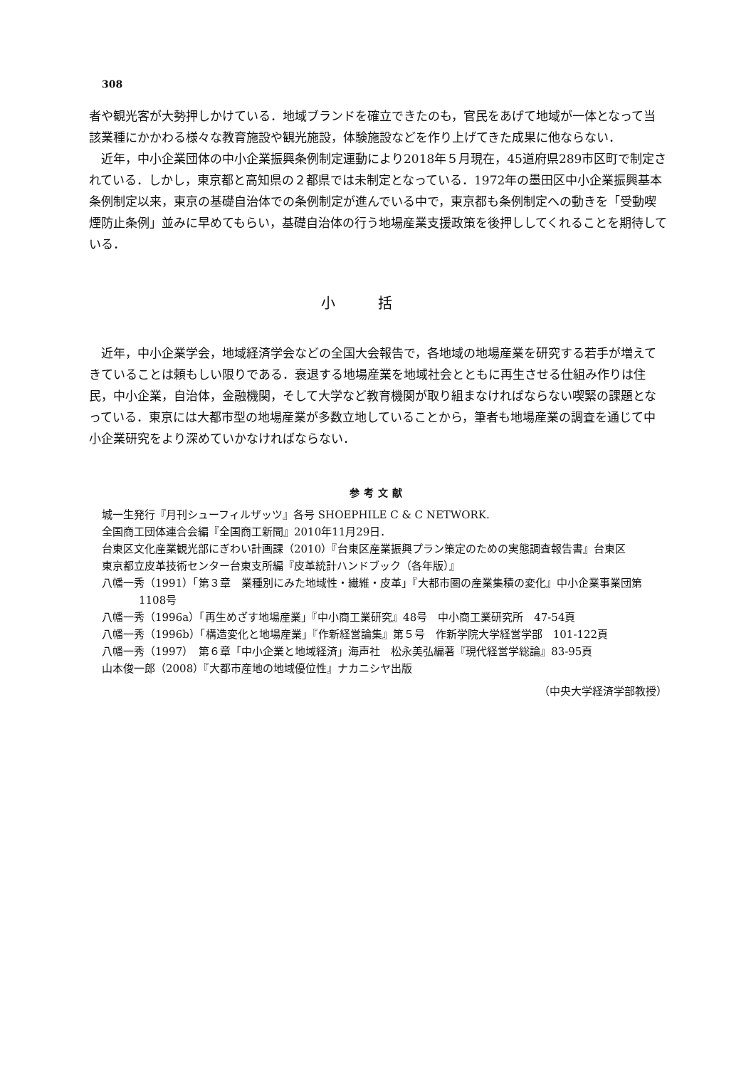308
者や観光客が大勢押しかけている．地域ブランドを確立できたのも，官民をあげて地域が一体となって当該業種にかかわる様々な教育施設や観光施設，体験施設などを作り上げてきた成果に他ならない．
近年，中小企業団体の中小企業振興条例制定運動により2018年５月現在，45道府県289市区町で制定されている．しかし，東京都と高知県の２都県では未制定となっている．1972年の墨田区中小企業振興基本条例制定以来，東京の基礎自治体での条例制定が進んでいる中で，東京都も条例制定への動きを「受動喫煙防止条例」並みに早めてもらい，基礎自治体の行う地場産業支援政策を後押ししてくれることを期待している．
小括
近年，中小企業学会，地域経済学会などの全国大会報告で，各地域の地場産業を研究する若手が増えてきていることは頼もしい限りである．衰退する地場産業を地域社会とともに再生させる仕組み作りは住民，中小企業，自治体，金融機関，そして大学など教育機関が取り組まなければならない喫緊の課題となっている．東京には大都市型の地場産業が多数立地していることから，筆者も地場産業の調査を通じて中小企業研究をより深めていかなければならない．
参考文献
城一生発行『月刊シューフィルザッツ』各号 SHOEPHILE C & C NETWORK.
全国商工団体連合会編『全国商工新聞』2010年11月29日．
台東区文化産業観光部にぎわい計画課（2010）『台東区産業振興プラン策定のための実態調査報告書』台東区
東京都立皮革技術センター台東支所編『皮革統計ハンドブック（各年版）』
八幡一秀（1991）「第３章　業種別にみた地域性・繊維・皮革」『大都市圏の産業集積の変化』中小企業事業団第1108号
八幡一秀（1996a）「再生めざす地場産業」『中小商工業研究』48号　中小商工業研究所　47-54頁
八幡一秀（1996b）「構造変化と地場産業」『作新経営論集』第５号　作新学院大学経営学部　101-122頁
八幡一秀（1997）　第６章「中小企業と地域経済」海声社　松永美弘編著『現代経営学総論』83-95頁
山本俊一郎（2008）『大都市産地の地域優位性』ナカニシヤ出版
（中央大学経済学部教授）